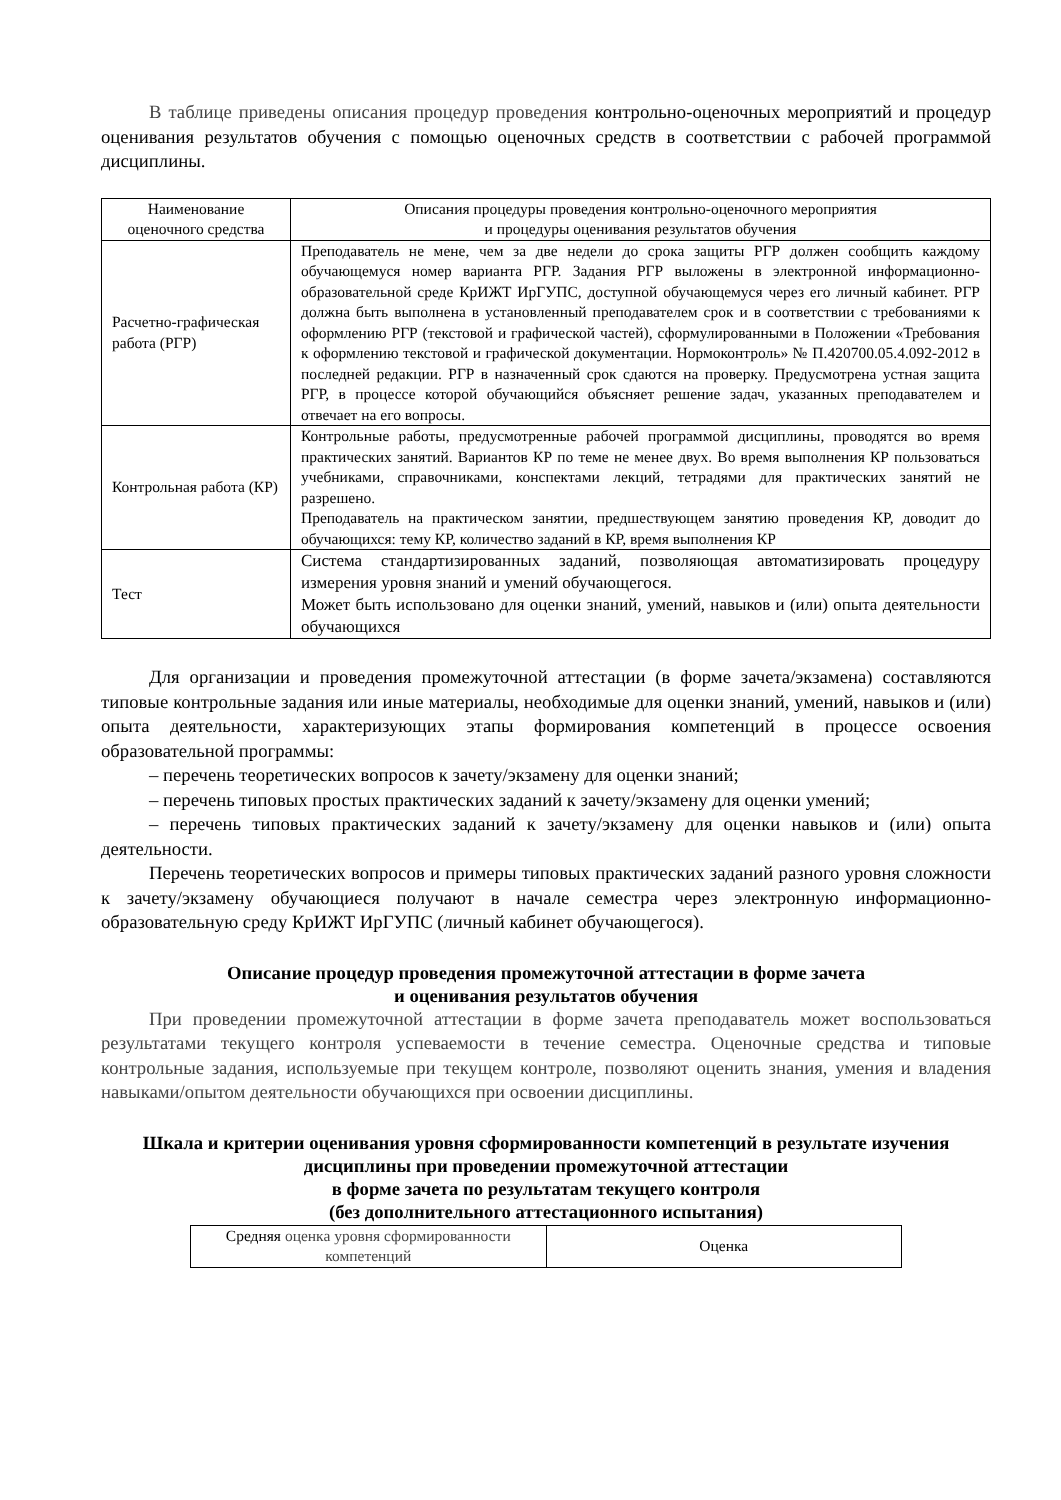В таблице приведены описания процедур проведения контрольно-оценочных мероприятий и процедур оценивания результатов обучения с помощью оценочных средств в соответствии с рабочей программой дисциплины.
| Наименование оценочного средства | Описания процедуры проведения контрольно-оценочного мероприятия и процедуры оценивания результатов обучения |
| --- | --- |
| Расчетно-графическая работа (РГР) | Преподаватель не мене, чем за две недели до срока защиты РГР должен сообщить каждому обучающемуся номер варианта РГР. Задания РГР выложены в электронной информационно-образовательной среде КрИЖТ ИрГУПС, доступной обучающемуся через его личный кабинет. РГР должна быть выполнена в установленный преподавателем срок и в соответствии с требованиями к оформлению РГР (текстовой и графической частей), сформулированными в Положении «Требования к оформлению текстовой и графической документации. Нормоконтроль» № П.420700.05.4.092-2012 в последней редакции. РГР в назначенный срок сдаются на проверку. Предусмотрена устная защита РГР, в процессе которой обучающийся объясняет решение задач, указанных преподавателем и отвечает на его вопросы. |
| Контрольная работа (КР) | Контрольные работы, предусмотренные рабочей программой дисциплины, проводятся во время практических занятий. Вариантов КР по теме не менее двух. Во время выполнения КР пользоваться учебниками, справочниками, конспектами лекций, тетрадями для практических занятий не разрешено. Преподаватель на практическом занятии, предшествующем занятию проведения КР, доводит до обучающихся: тему КР, количество заданий в КР, время выполнения КР |
| Тест | Система стандартизированных заданий, позволяющая автоматизировать процедуру измерения уровня знаний и умений обучающегося. Может быть использовано для оценки знаний, умений, навыков и (или) опыта деятельности обучающихся |
Для организации и проведения промежуточной аттестации (в форме зачета/экзамена) составляются типовые контрольные задания или иные материалы, необходимые для оценки знаний, умений, навыков и (или) опыта деятельности, характеризующих этапы формирования компетенций в процессе освоения образовательной программы:
– перечень теоретических вопросов к зачету/экзамену для оценки знаний;
– перечень типовых простых практических заданий к зачету/экзамену для оценки умений;
– перечень типовых практических заданий к зачету/экзамену для оценки навыков и (или) опыта деятельности.
Перечень теоретических вопросов и примеры типовых практических заданий разного уровня сложности к зачету/экзамену обучающиеся получают в начале семестра через электронную информационно-образовательную среду КрИЖТ ИрГУПС (личный кабинет обучающегося).
Описание процедур проведения промежуточной аттестации в форме зачета
и оценивания результатов обучения
При проведении промежуточной аттестации в форме зачета преподаватель может воспользоваться результатами текущего контроля успеваемости в течение семестра. Оценочные средства и типовые контрольные задания, используемые при текущем контроле, позволяют оценить знания, умения и владения навыками/опытом деятельности обучающихся при освоении дисциплины.
Шкала и критерии оценивания уровня сформированности компетенций в результате изучения дисциплины при проведении промежуточной аттестации
в форме зачета по результатам текущего контроля
(без дополнительного аттестационного испытания)
| Средняя оценка уровня сформированности компетенций | Оценка |
| --- | --- |